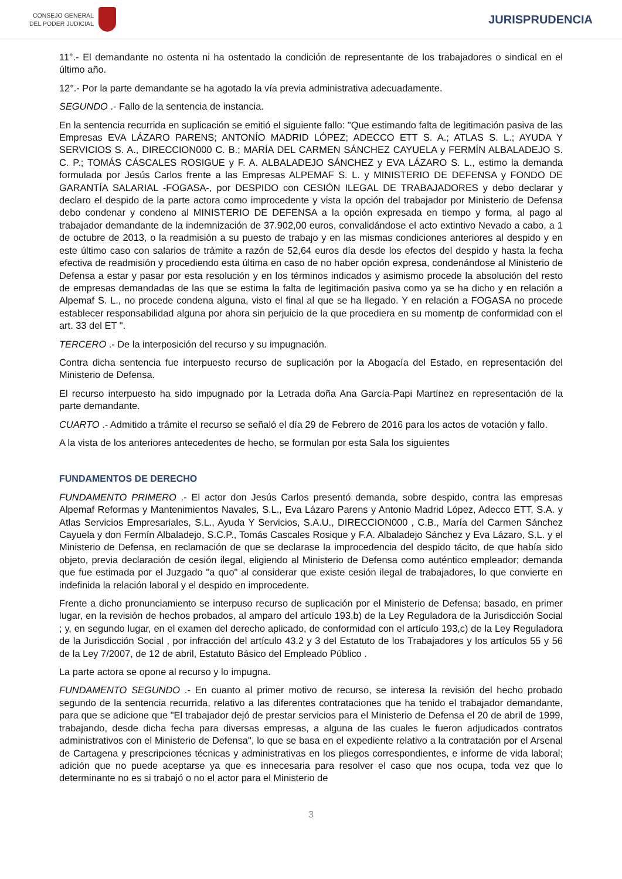CONSEJO GENERAL
DEL PODER JUDICIAL
JURISPRUDENCIA
11°.- El demandante no ostenta ni ha ostentado la condición de representante de los trabajadores o sindical en el último año.
12°.- Por la parte demandante se ha agotado la vía previa administrativa adecuadamente.
SEGUNDO .- Fallo de la sentencia de instancia.
En la sentencia recurrida en suplicación se emitió el siguiente fallo: "Que estimando falta de legitimación pasiva de las Empresas EVA LÁZARO PARENS; ANTONÍO MADRID LÓPEZ; ADECCO ETT S. A.; ATLAS S. L.; AYUDA Y SERVICIOS S. A., DIRECCION000 C. B.; MARÍA DEL CARMEN SÁNCHEZ CAYUELA y FERMÍN ALBALADEJO S. C. P.; TOMÁS CÁSCALES ROSIGUE y F. A. ALBALADEJO SÁNCHEZ y EVA LÁZARO S. L., estimo la demanda formulada por Jesús Carlos frente a las Empresas ALPEMAF S. L. y MINISTERIO DE DEFENSA y FONDO DE GARANTÍA SALARIAL -FOGASA-, por DESPIDO con CESIÓN ILEGAL DE TRABAJADORES y debo declarar y declaro el despido de la parte actora como improcedente y vista la opción del trabajador por Ministerio de Defensa debo condenar y condeno al MINISTERIO DE DEFENSA a la opción expresada en tiempo y forma, al pago al trabajador demandante de la indemnización de 37.902,00 euros, convalidándose el acto extintivo Nevado a cabo, a 1 de octubre de 2013, o la readmisión a su puesto de trabajo y en las mismas condiciones anteriores al despido y en este último caso con salarios de trámite a razón de 52,64 euros día desde los efectos del despido y hasta la fecha efectiva de readmisión y procediendo esta última en caso de no haber opción expresa, condenándose al Ministerio de Defensa a estar y pasar por esta resolución y en los términos indicados y asimismo procede la absolución del resto de empresas demandadas de las que se estima la falta de legitimación pasiva como ya se ha dicho y en relación a Alpemaf S. L., no procede condena alguna, visto el final al que se ha llegado. Y en relación a FOGASA no procede establecer responsabilidad alguna por ahora sin perjuicio de la que procediera en su momentp de conformidad con el art. 33 del ET ".
TERCERO .- De la interposición del recurso y su impugnación.
Contra dicha sentencia fue interpuesto recurso de suplicación por la Abogacía del Estado, en representación del Ministerio de Defensa.
El recurso interpuesto ha sido impugnado por la Letrada doña Ana García-Papi Martínez en representación de la parte demandante.
CUARTO .- Admitido a trámite el recurso se señaló el día 29 de Febrero de 2016 para los actos de votación y fallo.
A la vista de los anteriores antecedentes de hecho, se formulan por esta Sala los siguientes
FUNDAMENTOS DE DERECHO
FUNDAMENTO PRIMERO .- El actor don Jesús Carlos presentó demanda, sobre despido, contra las empresas Alpemaf Reformas y Mantenimientos Navales, S.L., Eva Lázaro Parens y Antonio Madrid López, Adecco ETT, S.A. y Atlas Servicios Empresariales, S.L., Ayuda Y Servicios, S.A.U., DIRECCION000 , C.B., María del Carmen Sánchez Cayuela y don Fermín Albaladejo, S.C.P., Tomás Cascales Rosique y F.A. Albaladejo Sánchez y Eva Lázaro, S.L. y el Ministerio de Defensa, en reclamación de que se declarase la improcedencia del despido tácito, de que había sido objeto, previa declaración de cesión ilegal, eligiendo al Ministerio de Defensa como auténtico empleador; demanda que fue estimada por el Juzgado "a quo" al considerar que existe cesión ilegal de trabajadores, lo que convierte en indefinida la relación laboral y el despido en improcedente.
Frente a dicho pronunciamiento se interpuso recurso de suplicación por el Ministerio de Defensa; basado, en primer lugar, en la revisión de hechos probados, al amparo del artículo 193,b) de la Ley Reguladora de la Jurisdicción Social ; y, en segundo lugar, en el examen del derecho aplicado, de conformidad con el artículo 193,c) de la Ley Reguladora de la Jurisdicción Social , por infracción del artículo 43.2 y 3 del Estatuto de los Trabajadores y los artículos 55 y 56 de la Ley 7/2007, de 12 de abril, Estatuto Básico del Empleado Público .
La parte actora se opone al recurso y lo impugna.
FUNDAMENTO SEGUNDO .- En cuanto al primer motivo de recurso, se interesa la revisión del hecho probado segundo de la sentencia recurrida, relativo a las diferentes contrataciones que ha tenido el trabajador demandante, para que se adicione que "El trabajador dejó de prestar servicios para el Ministerio de Defensa el 20 de abril de 1999, trabajando, desde dicha fecha para diversas empresas, a alguna de las cuales le fueron adjudicados contratos administrativos con el Ministerio de Defensa", lo que se basa en el expediente relativo a la contratación por el Arsenal de Cartagena y prescripciones técnicas y administrativas en los pliegos correspondientes, e informe de vida laboral; adición que no puede aceptarse ya que es innecesaria para resolver el caso que nos ocupa, toda vez que lo determinante no es si trabajó o no el actor para el Ministerio de
3